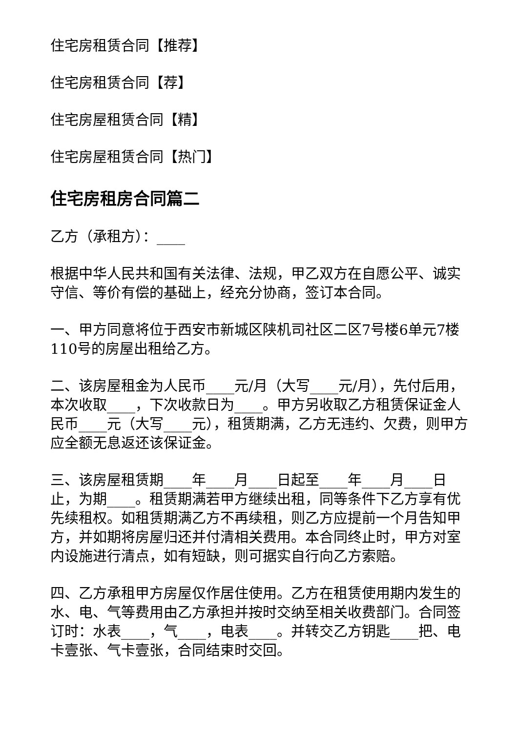住宅房租赁合同【推荐】
住宅房租赁合同【荐】
住宅房屋租赁合同【精】
住宅房屋租赁合同【热门】
住宅房租房合同篇二
乙方（承租方）：____
根据中华人民共和国有关法律、法规，甲乙双方在自愿公平、诚实守信、等价有偿的基础上，经充分协商，签订本合同。
一、甲方同意将位于西安市新城区陕机司社区二区7号楼6单元7楼110号的房屋出租给乙方。
二、该房屋租金为人民币____元/月（大写____元/月），先付后用，本次收取____，下次收款日为____。甲方另收取乙方租赁保证金人民币____元（大写____元），租赁期满，乙方无违约、欠费，则甲方应全额无息返还该保证金。
三、该房屋租赁期____年____月____日起至____年____月____日止，为期____。租赁期满若甲方继续出租，同等条件下乙方享有优先续租权。如租赁期满乙方不再续租，则乙方应提前一个月告知甲方，并如期将房屋归还并付清相关费用。本合同终止时，甲方对室内设施进行清点，如有短缺，则可据实自行向乙方索赔。
四、乙方承租甲方房屋仅作居住使用。乙方在租赁使用期内发生的水、电、气等费用由乙方承担并按时交纳至相关收费部门。合同签订时：水表____，气____，电表____。并转交乙方钥匙____把、电卡壹张、气卡壹张，合同结束时交回。